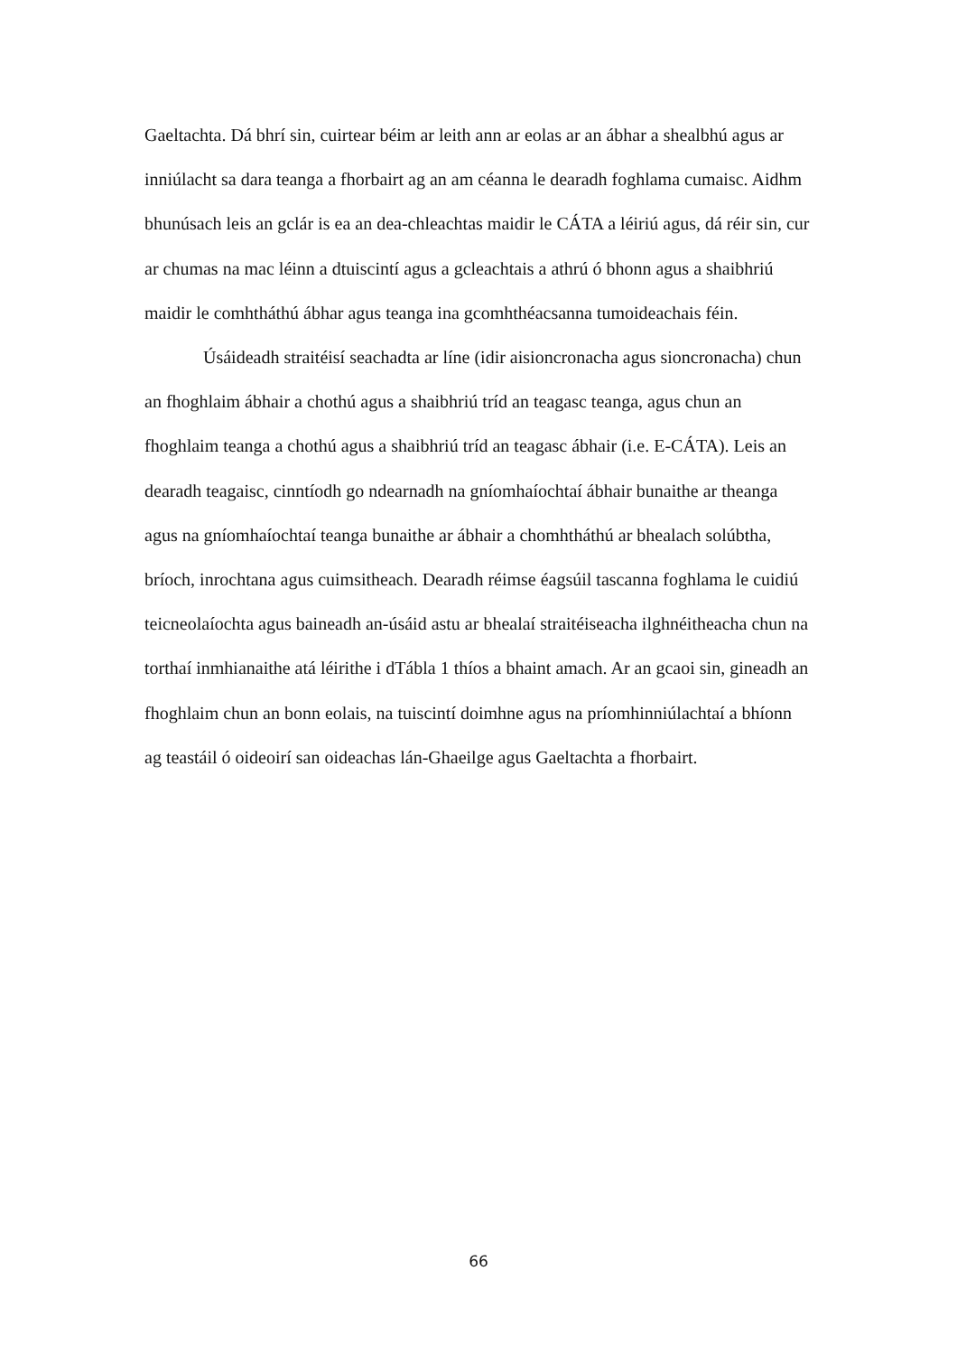Gaeltachta. Dá bhrí sin, cuirtear béim ar leith ann ar eolas ar an ábhar a shealbhú agus ar inniúlacht sa dara teanga a fhorbairt ag an am céanna le dearadh foghlama cumaisc. Aidhm bhunúsach leis an gclár is ea an dea-chleachtas maidir le CÁTA a léiriú agus, dá réir sin, cur ar chumas na mac léinn a dtuiscintí agus a gcleachtais a athrú ó bhonn agus a shaibhriú maidir le comhtháthú ábhar agus teanga ina gcomhthéacsanna tumoideachais féin.
Úsáideadh straitéisí seachadta ar líne (idir aisioncronacha agus sioncronacha) chun an fhoghlaim ábhair a chothú agus a shaibhriú tríd an teagasc teanga, agus chun an fhoghlaim teanga a chothú agus a shaibhriú tríd an teagasc ábhair (i.e. E-CÁTA). Leis an dearadh teagaisc, cinntíodh go ndearnadh na gníomhaíochtaí ábhair bunaithe ar theanga agus na gníomhaíochtaí teanga bunaithe ar ábhair a chomhtháthú ar bhealach solúbtha, bríoch, inrochtana agus cuimsitheach. Dearadh réimse éagsúil tascanna foghlama le cuidiú teicneolaíochta agus baineadh an-úsáid astu ar bhealaí straitéiseacha ilghnéitheacha chun na torthaí inmhianaithe atá léirithe i dTábla 1 thíos a bhaint amach. Ar an gcaoi sin, gineadh an fhoghlaim chun an bonn eolais, na tuiscintí doimhne agus na príomhinniúlachtaí a bhíonn ag teastáil ó oideoirí san oideachas lán-Ghaeilge agus Gaeltachta a fhorbairt.
66